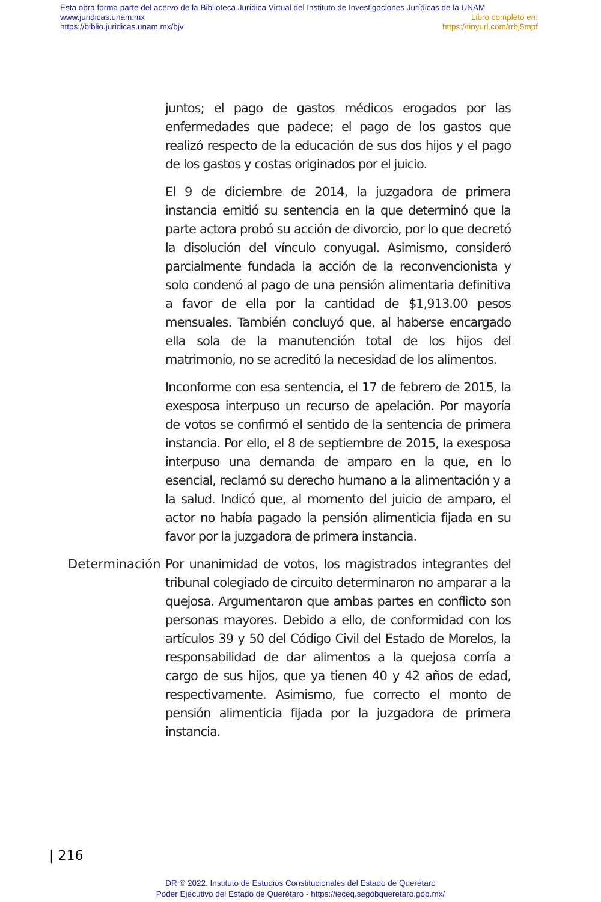Esta obra forma parte del acervo de la Biblioteca Jurídica Virtual del Instituto de Investigaciones Jurídicas de la UNAM
www.juridicas.unam.mx Libro completo en:
https://biblio.juridicas.unam.mx/bjv https://tinyurl.com/rrbj5mpf
juntos; el pago de gastos médicos erogados por las enfermedades que padece; el pago de los gastos que realizó respecto de la educación de sus dos hijos y el pago de los gastos y costas originados por el juicio.
El 9 de diciembre de 2014, la juzgadora de primera instancia emitió su sentencia en la que determinó que la parte actora probó su acción de divorcio, por lo que decretó la disolución del vínculo conyugal. Asimismo, consideró parcialmente fundada la acción de la reconvencionista y solo condenó al pago de una pensión alimentaria definitiva a favor de ella por la cantidad de $1,913.00 pesos mensuales. También concluyó que, al haberse encargado ella sola de la manutención total de los hijos del matrimonio, no se acreditó la necesidad de los alimentos.
Inconforme con esa sentencia, el 17 de febrero de 2015, la exesposa interpuso un recurso de apelación. Por mayoría de votos se confirmó el sentido de la sentencia de primera instancia. Por ello, el 8 de septiembre de 2015, la exesposa interpuso una demanda de amparo en la que, en lo esencial, reclamó su derecho humano a la alimentación y a la salud. Indicó que, al momento del juicio de amparo, el actor no había pagado la pensión alimenticia fijada en su favor por la juzgadora de primera instancia.
Determinación
Por unanimidad de votos, los magistrados integrantes del tribunal colegiado de circuito determinaron no amparar a la quejosa. Argumentaron que ambas partes en conflicto son personas mayores. Debido a ello, de conformidad con los artículos 39 y 50 del Código Civil del Estado de Morelos, la responsabilidad de dar alimentos a la quejosa corría a cargo de sus hijos, que ya tienen 40 y 42 años de edad, respectivamente. Asimismo, fue correcto el monto de pensión alimenticia fijada por la juzgadora de primera instancia.
| 216
DR © 2022. Instituto de Estudios Constitucionales del Estado de Querétaro
Poder Ejecutivo del Estado de Querétaro - https://ieceq.segobqueretaro.gob.mx/